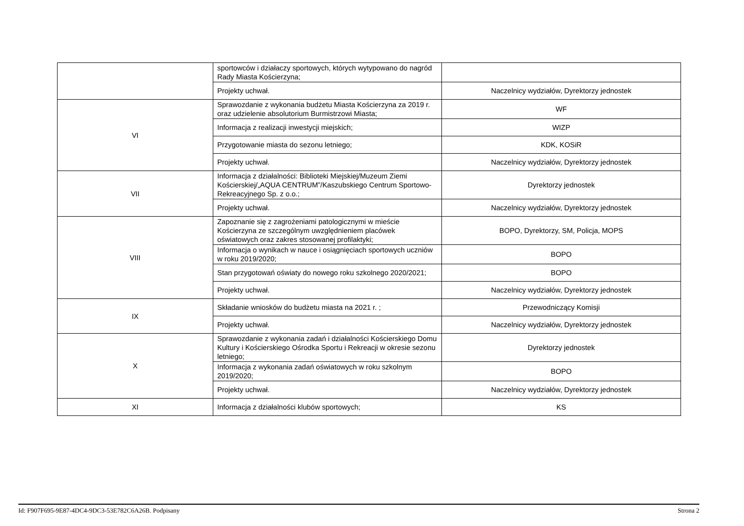| | sportowców i działaczy sportowych, których wytypowano do nagród Rady Miasta Kościerzyna; | |
| | Projekty uchwał. | Naczelnicy wydziałów, Dyrektorzy jednostek |
| VI | Sprawozdanie z wykonania budżetu Miasta Kościerzyna za 2019 r. oraz udzielenie absolutorium Burmistrzowi Miasta; | WF |
| | Informacja z realizacji inwestycji miejskich; | WIZP |
| | Przygotowanie miasta do sezonu letniego; | KDK, KOSiR |
| | Projekty uchwał. | Naczelnicy wydziałów, Dyrektorzy jednostek |
| VII | Informacja z działalności: Biblioteki Miejskiej/Muzeum Ziemi Kościerskiej/„AQUA CENTRUM”/Kaszubskiego Centrum Sportowo-Rekreacyjnego Sp. z o.o.; | Dyrektorzy jednostek |
| | Projekty uchwał. | Naczelnicy wydziałów, Dyrektorzy jednostek |
| VIII | Zapoznanie się z zagrożeniami patologicznymi w mieście Kościerzyna ze szczególnym uwzględnieniem placówek oświatowych oraz zakres stosowanej profilaktyki; | BOPO, Dyrektorzy, SM, Policja, MOPS |
| | Informacja o wynikach w nauce i osiągnięciach sportowych uczniów w roku 2019/2020; | BOPO |
| | Stan przygotowań oświaty do nowego roku szkolnego 2020/2021; | BOPO |
| | Projekty uchwał. | Naczelnicy wydziałów, Dyrektorzy jednostek |
| IX | Składanie wniosków do budżetu miasta na 2021 r. ; | Przewodniczący Komisji |
| | Projekty uchwał. | Naczelnicy wydziałów, Dyrektorzy jednostek |
| X | Sprawozdanie z wykonania zadań i działalności Kościerskiego Domu Kultury i Kościerskiego Ośrodka Sportu i Rekreacji w okresie sezonu letniego; | Dyrektorzy jednostek |
| | Informacja z wykonania zadań oświatowych w roku szkolnym 2019/2020; | BOPO |
| | Projekty uchwał. | Naczelnicy wydziałów, Dyrektorzy jednostek |
| XI | Informacja z działalności klubów sportowych; | KS |
Id: F907F695-9E87-4DC4-9DC3-53E782C6A26B. Podpisany Strona 2